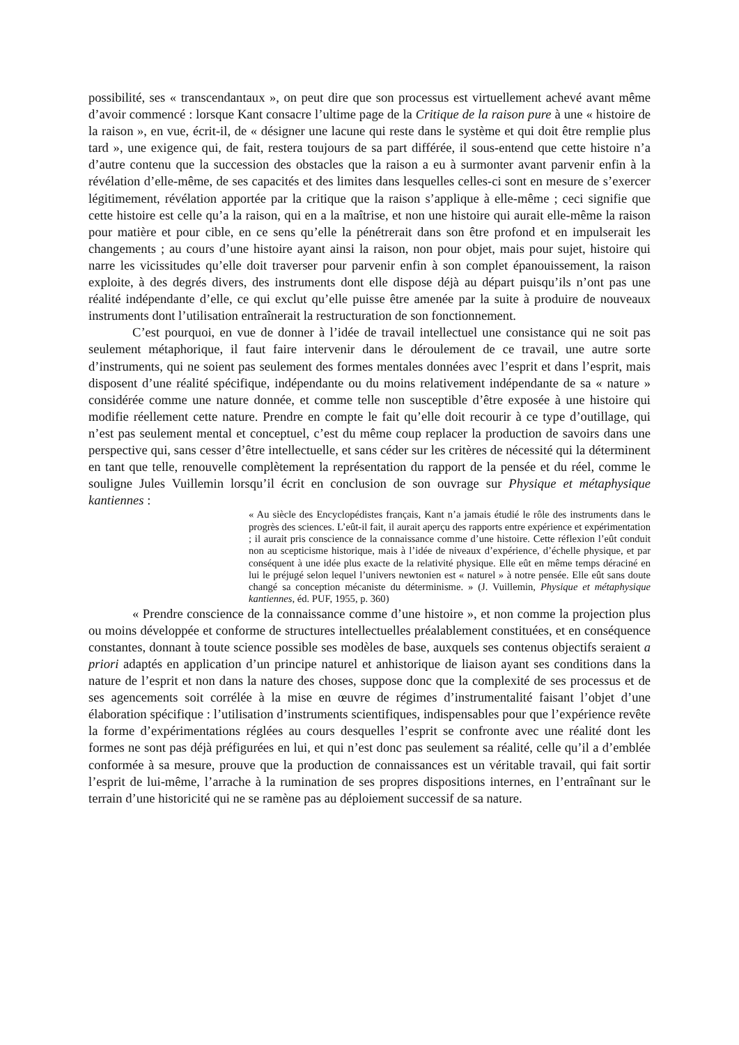possibilité, ses « transcendantaux », on peut dire que son processus est virtuellement achevé avant même d’avoir commencé : lorsque Kant consacre l’ultime page de la Critique de la raison pure à une « histoire de la raison », en vue, écrit-il, de « désigner une lacune qui reste dans le système et qui doit être remplie plus tard », une exigence qui, de fait, restera toujours de sa part différée, il sous-entend que cette histoire n’a d’autre contenu que la succession des obstacles que la raison a eu à surmonter avant parvenir enfin à la révélation d’elle-même, de ses capacités et des limites dans lesquelles celles-ci sont en mesure de s’exercer légitimement, révélation apportée par la critique que la raison s’applique à elle-même ; ceci signifie que cette histoire est celle qu’a la raison, qui en a la maîtrise, et non une histoire qui aurait elle-même la raison pour matière et pour cible, en ce sens qu’elle la pénétrerait dans son être profond et en impulserait les changements ; au cours d’une histoire ayant ainsi la raison, non pour objet, mais pour sujet, histoire qui narre les vicissitudes qu’elle doit traverser pour parvenir enfin à son complet épanouissement, la raison exploite, à des degrés divers, des instruments dont elle dispose déjà au départ puisqu’ils n’ont pas une réalité indépendante d’elle, ce qui exclut qu’elle puisse être amenée par la suite à produire de nouveaux instruments dont l’utilisation entraînerait la restructuration de son fonctionnement.
C’est pourquoi, en vue de donner à l’idée de travail intellectuel une consistance qui ne soit pas seulement métaphorique, il faut faire intervenir dans le déroulement de ce travail, une autre sorte d’instruments, qui ne soient pas seulement des formes mentales données avec l’esprit et dans l’esprit, mais disposent d’une réalité spécifique, indépendante ou du moins relativement indépendante de sa « nature » considérée comme une nature donnée, et comme telle non susceptible d’être exposée à une histoire qui modifie réellement cette nature. Prendre en compte le fait qu’elle doit recourir à ce type d’outillage, qui n’est pas seulement mental et conceptuel, c’est du même coup replacer la production de savoirs dans une perspective qui, sans cesser d’être intellectuelle, et sans céder sur les critères de nécessité qui la déterminent en tant que telle, renouvelle complètement la représentation du rapport de la pensée et du réel, comme le souligne Jules Vuillemin lorsqu’il écrit en conclusion de son ouvrage sur Physique et métaphysique kantiennes :
« Au siècle des Encyclopédistes français, Kant n’a jamais étudié le rôle des instruments dans le progrès des sciences. L’eût-il fait, il aurait aperçu des rapports entre expérience et expérimentation ; il aurait pris conscience de la connaissance comme d’une histoire. Cette réflexion l’eût conduit non au scepticisme historique, mais à l’idée de niveaux d’expérience, d’échelle physique, et par conséquent à une idée plus exacte de la relativité physique. Elle eût en même temps déraciné en lui le préjugé selon lequel l’univers newtonien est « naturel » à notre pensée. Elle eût sans doute changé sa conception mécaniste du déterminisme. » (J. Vuillemin, Physique et métaphysique kantiennes, éd. PUF, 1955, p. 360)
« Prendre conscience de la connaissance comme d’une histoire », et non comme la projection plus ou moins développée et conforme de structures intellectuelles préalablement constituées, et en conséquence constantes, donnant à toute science possible ses modèles de base, auxquels ses contenus objectifs seraient a priori adaptés en application d’un principe naturel et anhistorique de liaison ayant ses conditions dans la nature de l’esprit et non dans la nature des choses, suppose donc que la complexité de ses processus et de ses agencements soit corrélée à la mise en œuvre de régimes d’instrumentalité faisant l’objet d’une élaboration spécifique : l’utilisation d’instruments scientifiques, indispensables pour que l’expérience revête la forme d’expérimentations réglées au cours desquelles l’esprit se confronte avec une réalité dont les formes ne sont pas déjà préfigurées en lui, et qui n’est donc pas seulement sa réalité, celle qu’il a d’emblée conformée à sa mesure, prouve que la production de connaissances est un véritable travail, qui fait sortir l’esprit de lui-même, l’arrache à la rumination de ses propres dispositions internes, en l’entraînant sur le terrain d’une historicité qui ne se ramène pas au déploiement successif de sa nature.